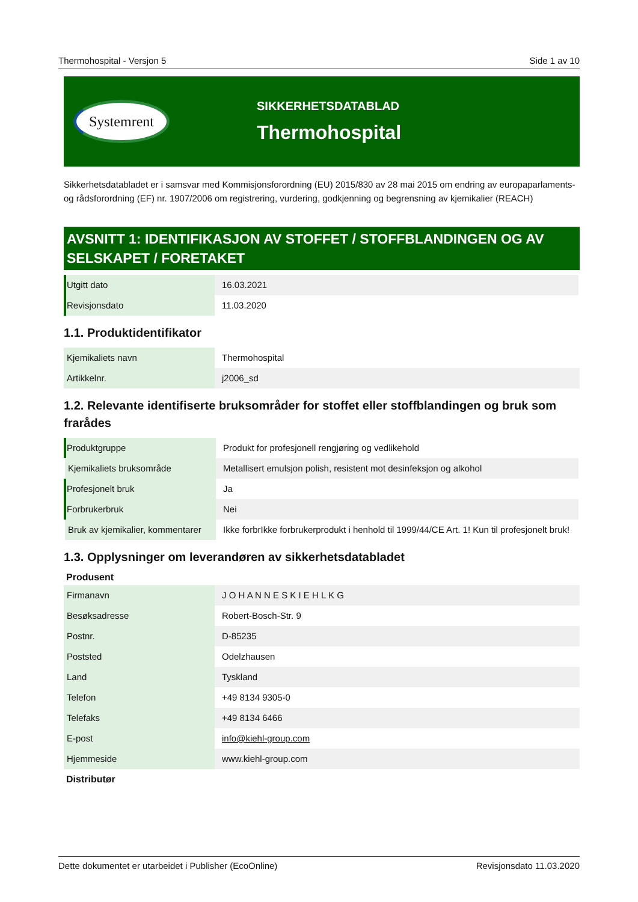Thermohospital - Versjon 5 Side 1 av 10
Systemrent
SIKKERHETSDATABLAD
Thermohospital
Sikkerhetsdatabladet er i samsvar med Kommisjonsforordning (EU) 2015/830 av 28 mai 2015 om endring av europaparlaments- og rådsforordning (EF) nr. 1907/2006 om registrering, vurdering, godkjenning og begrensning av kjemikalier (REACH)
AVSNITT 1: IDENTIFIKASJON AV STOFFET / STOFFBLANDINGEN OG AV SELSKAPET / FORETAKET
| Utgitt dato | 16.03.2021 |
| Revisjonsdato | 11.03.2020 |
1.1. Produktidentifikator
| Kjemikaliets navn | Thermohospital |
| Artikkelnr. | j2006_sd |
1.2. Relevante identifiserte bruksområder for stoffet eller stoffblandingen og bruk som frarådes
| Produktgruppe | Produkt for profesjonell rengjøring og vedlikehold |
| Kjemikaliets bruksområde | Metallisert emulsjon polish, resistent mot desinfeksjon og alkohol |
| Profesjonelt bruk | Ja |
| Forbrukerbruk | Nei |
| Bruk av kjemikalier, kommentarer | Ikke forbrIkke forbrukerprodukt i henhold til 1999/44/CE Art. 1! Kun til profesjonelt bruk! |
1.3. Opplysninger om leverandøren av sikkerhetsdatabladet
Produsent
| Firmanavn | J O H A N N E S K I E H L K G |
| Besøksadresse | Robert-Bosch-Str. 9 |
| Postnr. | D-85235 |
| Poststed | Odelzhausen |
| Land | Tyskland |
| Telefon | +49 8134 9305-0 |
| Telefaks | +49 8134 6466 |
| E-post | info@kiehl-group.com |
| Hjemmeside | www.kiehl-group.com |
Distributør
Dette dokumentet er utarbeidet i Publisher (EcoOnline) Revisjonsdato 11.03.2020